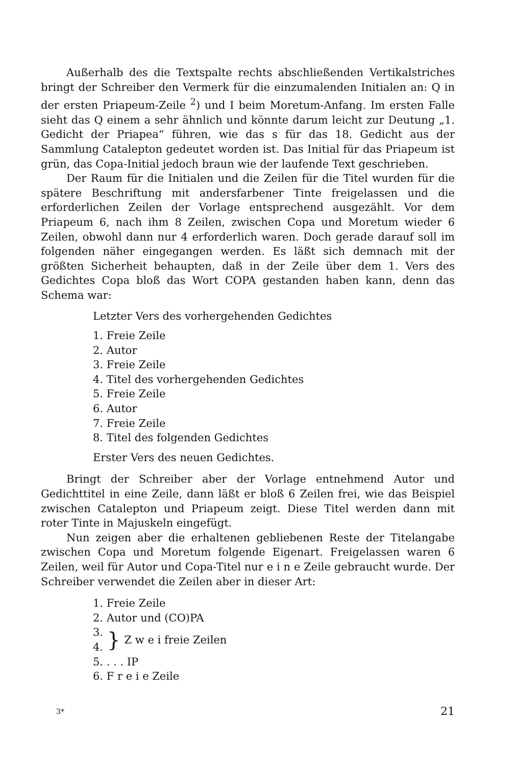Außerhalb des die Textspalte rechts abschließenden Vertikalstriches bringt der Schreiber den Vermerk für die einzumalenden Initialen an: Q in der ersten Priapeum-Zeile <sup>2</sup>) und I beim Moretum-Anfang. Im ersten Falle sieht das Q einem a sehr ähnlich und könnte darum leicht zur Deutung „1. Gedicht der Priapea“ führen, wie das s für das 18. Gedicht aus der Sammlung Catalepton gedeutet worden ist. Das Initial für das Priapeum ist grün, das Copa-Initial jedoch braun wie der laufende Text geschrieben.
Der Raum für die Initialen und die Zeilen für die Titel wurden für die spätere Beschriftung mit andersfarbener Tinte freigelassen und die erforderlichen Zeilen der Vorlage entsprechend ausgezählt. Vor dem Priapeum 6, nach ihm 8 Zeilen, zwischen Copa und Moretum wieder 6 Zeilen, obwohl dann nur 4 erforderlich waren. Doch gerade darauf soll im folgenden näher eingegangen werden. Es läßt sich demnach mit der größten Sicherheit behaupten, daß in der Zeile über dem 1. Vers des Gedichtes Copa bloß das Wort COPA gestanden haben kann, denn das Schema war:
Letzter Vers des vorhergehenden Gedichtes
1. Freie Zeile
2. Autor
3. Freie Zeile
4. Titel des vorhergehenden Gedichtes
5. Freie Zeile
6. Autor
7. Freie Zeile
8. Titel des folgenden Gedichtes
Erster Vers des neuen Gedichtes.
Bringt der Schreiber aber der Vorlage entnehmend Autor und Gedichttitel in eine Zeile, dann läßt er bloß 6 Zeilen frei, wie das Beispiel zwischen Catalepton und Priapeum zeigt. Diese Titel werden dann mit roter Tinte in Majuskeln eingefügt.
Nun zeigen aber die erhaltenen gebliebenen Reste der Titelangabe zwischen Copa und Moretum folgende Eigenart. Freigelassen waren 6 Zeilen, weil für Autor und Copa-Titel nur e i n e Zeile gebraucht wurde. Der Schreiber verwendet die Zeilen aber in dieser Art:
1. Freie Zeile
2. Autor und (CO)PA
3.
4.
}
Z w e i freie Zeilen
5. . . . IP
6. F r e i e Zeile
3* 21